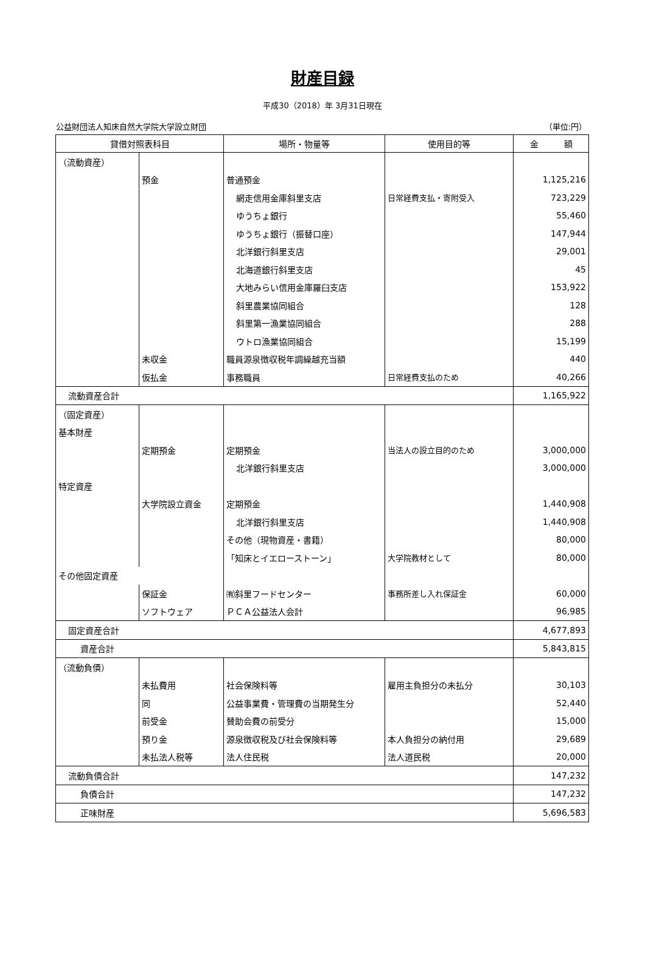財産目録
平成30（2018）年 3月31日現在
公益財団法人知床自然大学院大学設立財団 （単位:円）
| 貸借対照表科目 | | 場所・物量等 | 使用目的等 | 金 額 |
| --- | --- | --- | --- | --- |
| （流動資産） | | | | |
| | 預金 | 普通預金 | | 1,125,216 |
| | | 網走信用金庫斜里支店 | 日常経費支払・寄附受入 | 723,229 |
| | | ゆうちょ銀行 | | 55,460 |
| | | ゆうちょ銀行（振替口座） | | 147,944 |
| | | 北洋銀行斜里支店 | | 29,001 |
| | | 北海道銀行斜里支店 | | 45 |
| | | 大地みらい信用金庫羅臼支店 | | 153,922 |
| | | 斜里農業協同組合 | | 128 |
| | | 斜里第一漁業協同組合 | | 288 |
| | | ウトロ漁業協同組合 | | 15,199 |
| | 未収金 | 職員源泉徴収税年調繰越充当額 | | 440 |
| | 仮払金 | 事務職員 | 日常経費支払のため | 40,266 |
| 流動資産合計 | | | | 1,165,922 |
| （固定資産） | | | | |
| 基本財産 | | | | |
| | 定期預金 | 定期預金 | 当法人の設立目的のため | 3,000,000 |
| | | 北洋銀行斜里支店 | | 3,000,000 |
| 特定資産 | | | | |
| | 大学院設立資金 | 定期預金 | | 1,440,908 |
| | | 北洋銀行斜里支店 | | 1,440,908 |
| | | その他（現物資産・書籍） | | 80,000 |
| | | 「知床とイエローストーン」 | 大学院教材として | 80,000 |
| その他固定資産 | | | | |
| | 保証金 | ㈲斜里フードセンター | 事務所差し入れ保証金 | 60,000 |
| | ソフトウェア | ＰＣＡ公益法人会計 | | 96,985 |
| 固定資産合計 | | | | 4,677,893 |
| 資産合計 | | | | 5,843,815 |
| （流動負債） | | | | |
| | 未払費用 | 社会保険料等 | 雇用主負担分の未払分 | 30,103 |
| | 同 | 公益事業費・管理費の当期発生分 | | 52,440 |
| | 前受金 | 賛助会費の前受分 | | 15,000 |
| | 預り金 | 源泉徴収税及び社会保険料等 | 本人負担分の納付用 | 29,689 |
| | 未払法人税等 | 法人住民税 | 法人道民税 | 20,000 |
| 流動負債合計 | | | | 147,232 |
| 負債合計 | | | | 147,232 |
| 正味財産 | | | | 5,696,583 |